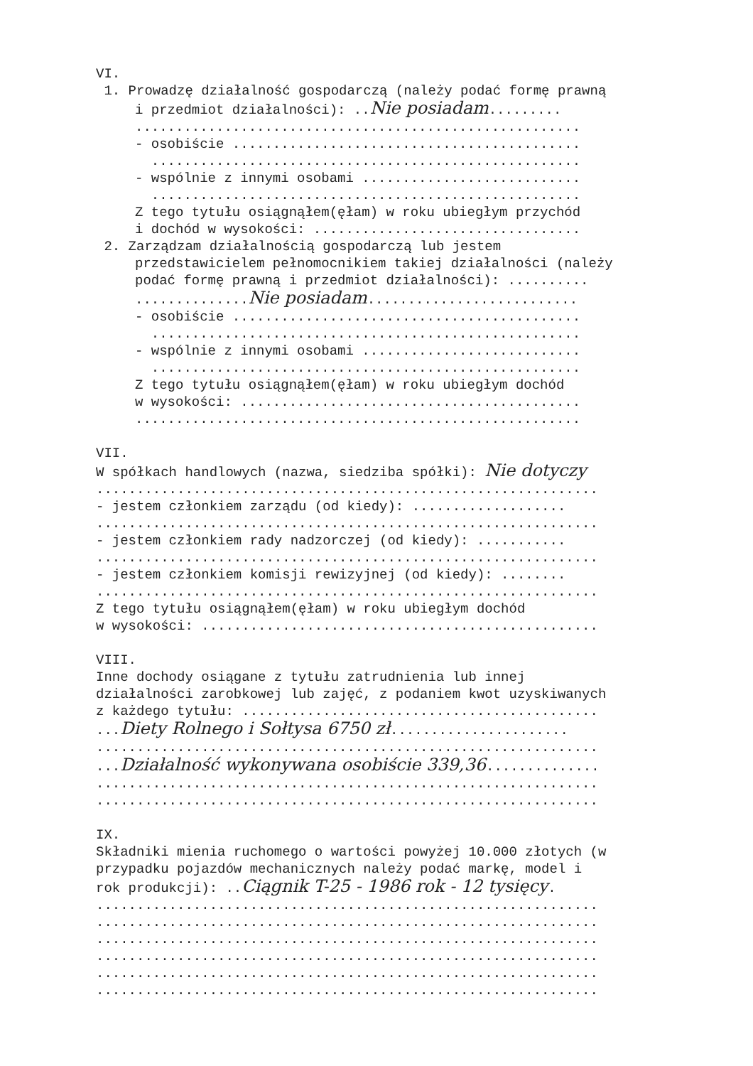VI.
1. Prowadzę działalność gospodarczą (należy podać formę prawną
i przedmiot działalności): ..Nie posiadam.........
.......................................................
- osobiście ...........................................
.....................................................
- wspólnie z innymi osobami ...........................
.....................................................
Z tego tytułu osiągnąłem(ęłam) w roku ubiegłym przychód
i dochód w wysokości: .................................
2. Zarządzam działalnością gospodarczą lub jestem
przedstawicielem pełnomocnikiem takiej działalności (należy
podać formę prawną i przedmiot działalności): ..........
..............Nie posiadam..........................
- osobiście ...........................................
.....................................................
- wspólnie z innymi osobami ...........................
.....................................................
Z tego tytułu osiągnąłem(ęłam) w roku ubiegłym dochód
w wysokości: ..........................................
.......................................................
VII.
W spółkach handlowych (nazwa, siedziba spółki): Nie dotyczy
..............................................................
- jestem członkiem zarządu (od kiedy): ...................
..............................................................
- jestem członkiem rady nadzorczej (od kiedy): ...........
..............................................................
- jestem członkiem komisji rewizyjnej (od kiedy): ........
..............................................................
Z tego tytułu osiągnąłem(ęłam) w roku ubiegłym dochód
w wysokości: .................................................
VIII.
Inne dochody osiągane z tytułu zatrudnienia lub innej
działalności zarobkowej lub zajęć, z podaniem kwot uzyskiwanych
z każdego tytułu: ............................................
...Diety Rolnego i Sołtysa 6750 zł......................
..............................................................
...Działalność wykonywana osobiście 339,36..............
..............................................................
..............................................................
IX.
Składniki mienia ruchomego o wartości powyżej 10.000 złotych (w
przypadku pojazdów mechanicznych należy podać markę, model i
rok produkcji): ..Ciągnik T-25 - 1986 rok - 12 tysięcy.
..............................................................
..............................................................
..............................................................
..............................................................
..............................................................
..............................................................